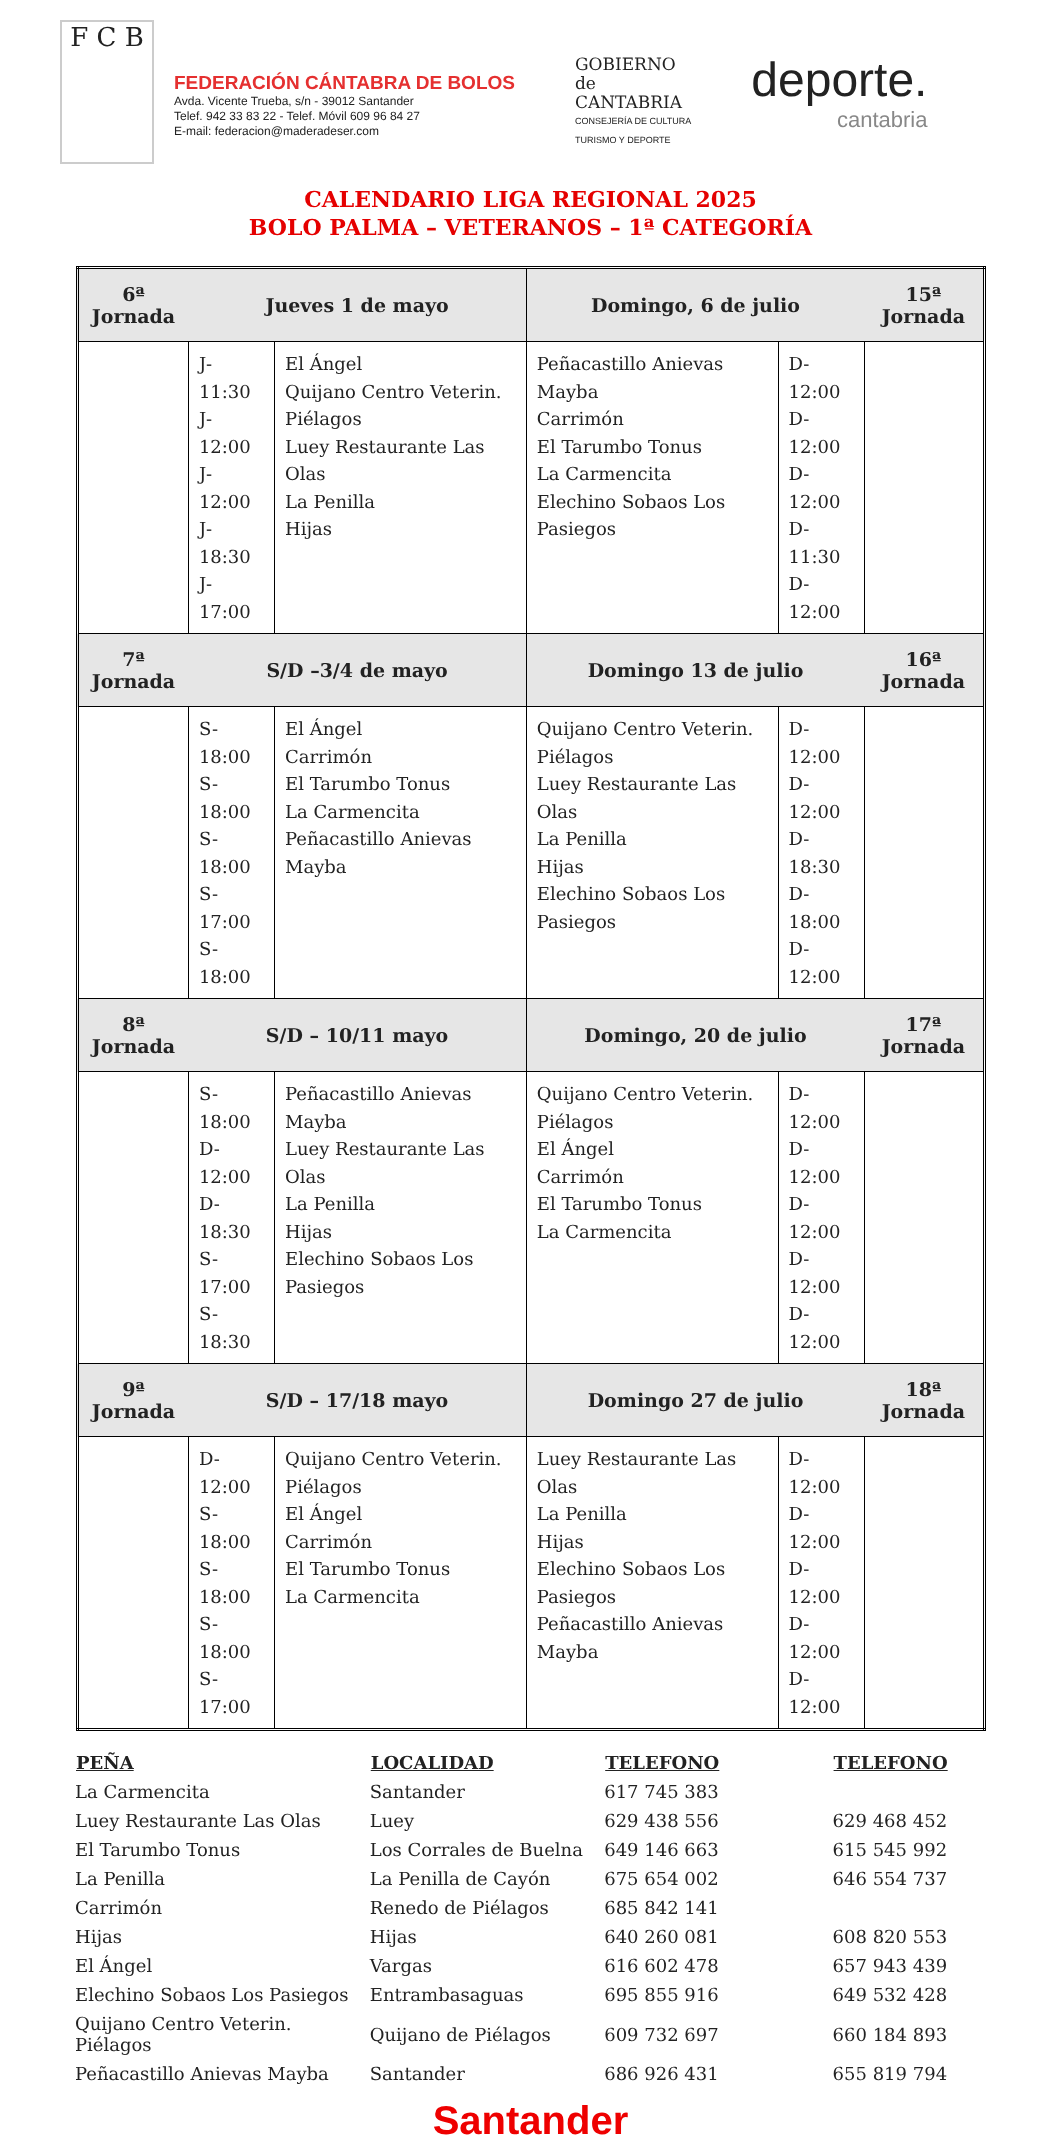F C B
FEDERACIÓN CÁNTABRA DE BOLOS
Avda. Vicente Trueba, s/n - 39012 Santander
Telef. 942 33 83 22 - Telef. Móvil 609 96 84 27
E-mail: federacion@maderadeser.com
GOBIERNO
de
CANTABRIA
CONSEJERÍA DE CULTURA
TURISMO Y DEPORTE
deporte.
cantabria
CALENDARIO LIGA REGIONAL 2025
BOLO PALMA – VETERANOS – 1ª CATEGORÍA
| 6ª Jornada | Jueves 1 de mayo | | Domingo, 6 de julio | | 15ª Jornada |
| --- | --- | --- | --- | --- | --- |
| | J-11:30 J-12:00 J-12:00 J-18:30 J-17:00 | El Ángel Quijano Centro Veterin. Piélagos Luey Restaurante Las Olas La Penilla Hijas | Peñacastillo Anievas Mayba Carrimón El Tarumbo Tonus La Carmencita Elechino Sobaos Los Pasiegos | D-12:00 D-12:00 D-12:00 D-11:30 D-12:00 | |
| 7ª Jornada | S/D –3/4 de mayo | | Domingo 13 de julio | | 16ª Jornada |
| | S-18:00 S-18:00 S-18:00 S-17:00 S-18:00 | El Ángel Carrimón El Tarumbo Tonus La Carmencita Peñacastillo Anievas Mayba | Quijano Centro Veterin. Piélagos Luey Restaurante Las Olas La Penilla Hijas Elechino Sobaos Los Pasiegos | D-12:00 D-12:00 D-18:30 D-18:00 D-12:00 | |
| 8ª Jornada | S/D – 10/11 mayo | | Domingo, 20 de julio | | 17ª Jornada |
| | S-18:00 D-12:00 D-18:30 S-17:00 S-18:30 | Peñacastillo Anievas Mayba Luey Restaurante Las Olas La Penilla Hijas Elechino Sobaos Los Pasiegos | Quijano Centro Veterin. Piélagos El Ángel Carrimón El Tarumbo Tonus La Carmencita | D-12:00 D-12:00 D-12:00 D-12:00 D-12:00 | |
| 9ª Jornada | S/D – 17/18 mayo | | Domingo 27 de julio | | 18ª Jornada |
| | D-12:00 S-18:00 S-18:00 S-18:00 S-17:00 | Quijano Centro Veterin. Piélagos El Ángel Carrimón El Tarumbo Tonus La Carmencita | Luey Restaurante Las Olas La Penilla Hijas Elechino Sobaos Los Pasiegos Peñacastillo Anievas Mayba | D-12:00 D-12:00 D-12:00 D-12:00 D-12:00 | |
| PEÑA | LOCALIDAD | TELEFONO | TELEFONO |
| --- | --- | --- | --- |
| La Carmencita | Santander | 617 745 383 | |
| Luey Restaurante Las Olas | Luey | 629 438 556 | 629 468 452 |
| El Tarumbo Tonus | Los Corrales de Buelna | 649 146 663 | 615 545 992 |
| La Penilla | La Penilla de Cayón | 675 654 002 | 646 554 737 |
| Carrimón | Renedo de Piélagos | 685 842 141 | |
| Hijas | Hijas | 640 260 081 | 608 820 553 |
| El Ángel | Vargas | 616 602 478 | 657 943 439 |
| Elechino Sobaos Los Pasiegos | Entrambasaguas | 695 855 916 | 649 532 428 |
| Quijano Centro Veterin. Piélagos | Quijano de Piélagos | 609 732 697 | 660 184 893 |
| Peñacastillo Anievas Mayba | Santander | 686 926 431 | 655 819 794 |
Santander